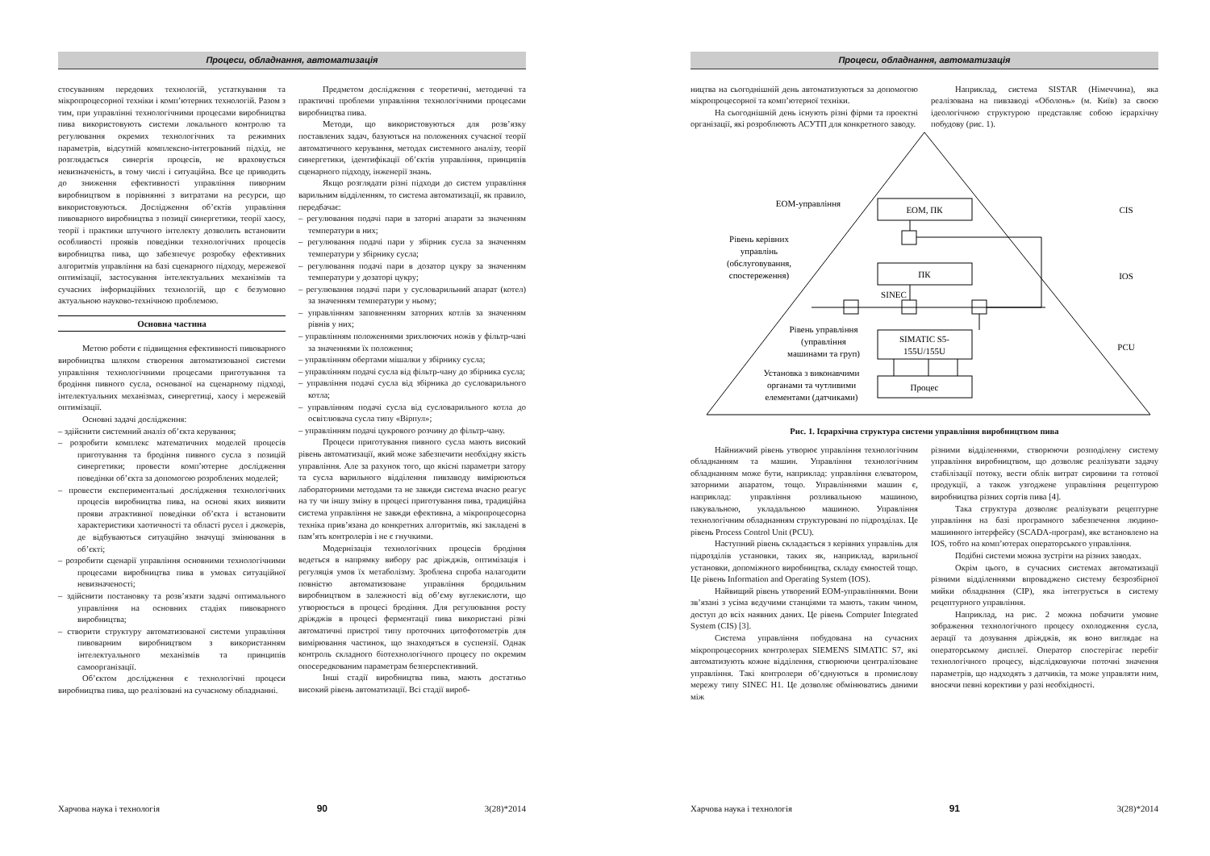Процеси, обладнання, автоматизація
стосуванням передових технологій, устаткування та мікропроцесорної техніки і комп’ютерних технологій. Разом з тим, при управлінні технологічними процесами виробництва пива використовують системи локального контролю та регулювання окремих технологічних та режимних параметрів, відсутній комплексно-інтегрований підхід, не розглядається синергія процесів, не враховується невизначеність, в тому числі і ситуаційна. Все це приводить до зниження ефективності управління пиворним виробництвом в порівнянні з витратами на ресурси, що використовуються. Дослідження об’єктів управління пивоварного виробництва з позиції синергетики, теорії хаосу, теорії і практики штучного інтелекту дозволить встановити особливості проявів поведінки технологічних процесів виробництва пива, що забезпечує розробку ефективних алгоритмів управління на базі сценарного підходу, мережевої оптимізації, застосування інтелектуальних механізмів та сучасних інформаційних технологій, що є безумовно актуальною науково-технічною проблемою.
Основна частина
Метою роботи є підвищення ефективності пивоварного виробництва шляхом створення автоматизованої системи управління технологічними процесами приготування та бродіння пивного сусла, основаної на сценарному підході, інтелектуальних механізмах, синергетиці, хаосу і мережевій оптимізації.
Основні задачі дослідження:
– здійснити системний аналіз об’єкта керування;
– розробити комплекс математичних моделей процесів приготування та бродіння пивного сусла з позицій синергетики; провести комп’ютерне дослідження поведінки об’єкта за допомогою розроблених моделей;
– провести експериментальні дослідження технологічних процесів виробництва пива, на основі яких виявити прояви атрактивної поведінки об’єкта і встановити характеристики хаотичності та області русел і джокерів, де відбуваються ситуаційно значущі змінювання в об’єкті;
– розробити сценарії управління основними технологічними процесами виробництва пива в умовах ситуаційної невизначеності;
– здійснити постановку та розв’язати задачі оптимального управління на основних стадіях пивоварного виробництва;
– створити структуру автоматизованої системи управління пивоварним виробництвом з використанням інтелектуального механізмів та принципів самоорганізації.
Об’єктом дослідження є технологічні процеси виробництва пива, що реалізовані на сучасному обладнанні.
Предметом дослідження є теоретичні, методичні та практичні проблеми управління технологічними процесами виробництва пива.
Методи, що використовуються для розв’язку поставлених задач, базуються на положеннях сучасної теорії автоматичного керування, методах системного аналізу, теорії синергетики, ідентифікації об’єктів управління, принципів сценарного підходу, інженерії знань.
Якщо розглядати різні підходи до систем управління варильним відділенням, то система автоматизації, як правило, передбачає:
– регулювання подачі пари в заторні апарати за значенням температури в них;
– регулювання подачі пари у збірник сусла за значенням температури у збірнику сусла;
– регулювання подачі пари в дозатор цукру за значенням температури у дозаторі цукру;
– регулювання подачі пари у сусловарильний апарат (котел) за значенням температури у ньому;
– управлінням заповненням заторних котлів за значенням рівнів у них;
– управлінням положеннями зрихлюючих ножів у фільтр-чані за значеннями їх положення;
– управлінням обертами мішалки у збірнику сусла;
– управлінням подачі сусла від фільтр-чану до збірника сусла;
– управління подачі сусла від збірника до сусловарильного котла;
– управлінням подачі сусла від сусловарильного котла до освітлювача сусла типу «Вірпул»;
– управлінням подачі цукрового розчину до фільтр-чану.
Процеси приготування пивного сусла мають високий рівень автоматизації, який може забезпечити необхідну якість управління. Але за рахунок того, що якісні параметри затору та сусла варильного відділення пивзаводу вимірюються лабораторними методами та не завжди система вчасно реагує на ту чи іншу зміну в процесі приготування пива, традиційна система управління не завжди ефективна, а мікропроцесорна техніка прив’язана до конкретних алгоритмів, які закладені в пам’ять контролерів і не є гнучкими.
Модернізація технологічних процесів бродіння ведеться в напрямку вибору рас дріжджів, оптимізація і регуляція умов їх метаболізму. Зроблена спроба налагодити повністю автоматизоване управління бродильним виробництвом в залежності від об’єму вуглекислоти, що утворюється в процесі бродіння. Для регулювання росту дріжджів в процесі ферментації пива використані різні автоматичні пристрої типу проточних цитофотометрів для вимірювання частинок, що знаходяться в суспензії. Однак контроль складного біотехнологічного процесу по окремим опосередкованим параметрам безперспективний.
Інші стадії виробництва пива, мають достатньо високий рівень автоматизації. Всі стадії вироб-
Харчова наука і технологія 90 3(28)*2014
Процеси, обладнання, автоматизація
ництва на сьогоднішній день автоматизуються за допомогою мікропроцесорної та комп’ютерної техніки.
На сьогоднішній день існують різні фірми та проектні організації, які розроблюють АСУТП для конкретного заводу.
Наприклад, система SISTAR (Німеччина), яка реалізована на пивзаводі «Оболонь» (м. Київ) за своєю ідеологічною структурою представляє собою ієрархічну побудову (рис. 1).
ЕОМ, ПК
ПК
SIMATIC S5-
155U/155U
Процес
SINEC
ЕОМ-управління
Рівень керівних
управлінь
(обслуговування,
спостереження)
Рівень управління
(управління
машинами та груп)
Установка з виконавчими
органами та чутливими
елементами (датчиками)
CIS
IOS
PCU
Рис. 1. Ієрархічна структура системи управління виробництвом пива
Найнижчий рівень утворює управління технологічним обладнанням та машин. Управління технологічним обладнанням може бути, наприклад: управління елеватором, заторними апаратом, тощо. Управліннями машин є, наприклад: управління розливальною машиною, пакувальною, укладальною машиною. Управління технологічним обладнанням структуровані по підрозділах. Це рівень Process Control Unit (PCU).
Наступний рівень складається з керівних управлінь для підрозділів установки, таких як, наприклад, варильної установки, допоміжного виробництва, складу ємностей тощо. Це рівень Information and Operating System (IOS).
Найвищий рівень утворений ЕОМ-управліннями. Вони зв’язані з усіма ведучими станціями та мають, таким чином, доступ до всіх наявних даних. Це рівень Computer Integrated System (CIS) [3].
Система управління побудована на сучасних мікропроцесорних контролерах SIEMENS SIMATIC S7, які автоматизують кожне відділення, створюючи централізоване управління. Такі контролери об’єднуються в промислову мережу типу SINEC H1. Це дозволяє обмінюватись даними між
різними відділеннями, створюючи розподілену систему управління виробництвом, що дозволяє реалізувати задачу стабілізації потоку, вести облік витрат сировини та готової продукції, а також узгоджене управління рецептурою виробництва різних сортів пива [4].
Така структура дозволяє реалізувати рецептурне управління на базі програмного забезпечення людино-машинного інтерфейсу (SCADA-програм), яке встановлено на IOS, тобто на комп’ютерах операторського управління.
Подібні системи можна зустріти на різних заводах.
Окрім цього, в сучасних системах автоматизації різними відділеннями впроваджено систему безрозбірної мийки обладнання (CIP), яка інтегрується в систему рецептурного управління.
Наприклад, на рис. 2 можна побачити умовне зображення технологічного процесу охолодження сусла, аерації та дозування дріжджів, як воно виглядає на операторському дисплеї. Оператор спостерігає перебіг технологічного процесу, відслідковуючи поточні значення параметрів, що надходять з датчиків, та може управляти ним, вносячи певні корективи у разі необхідності.
Харчова наука і технологія 91 3(28)*2014